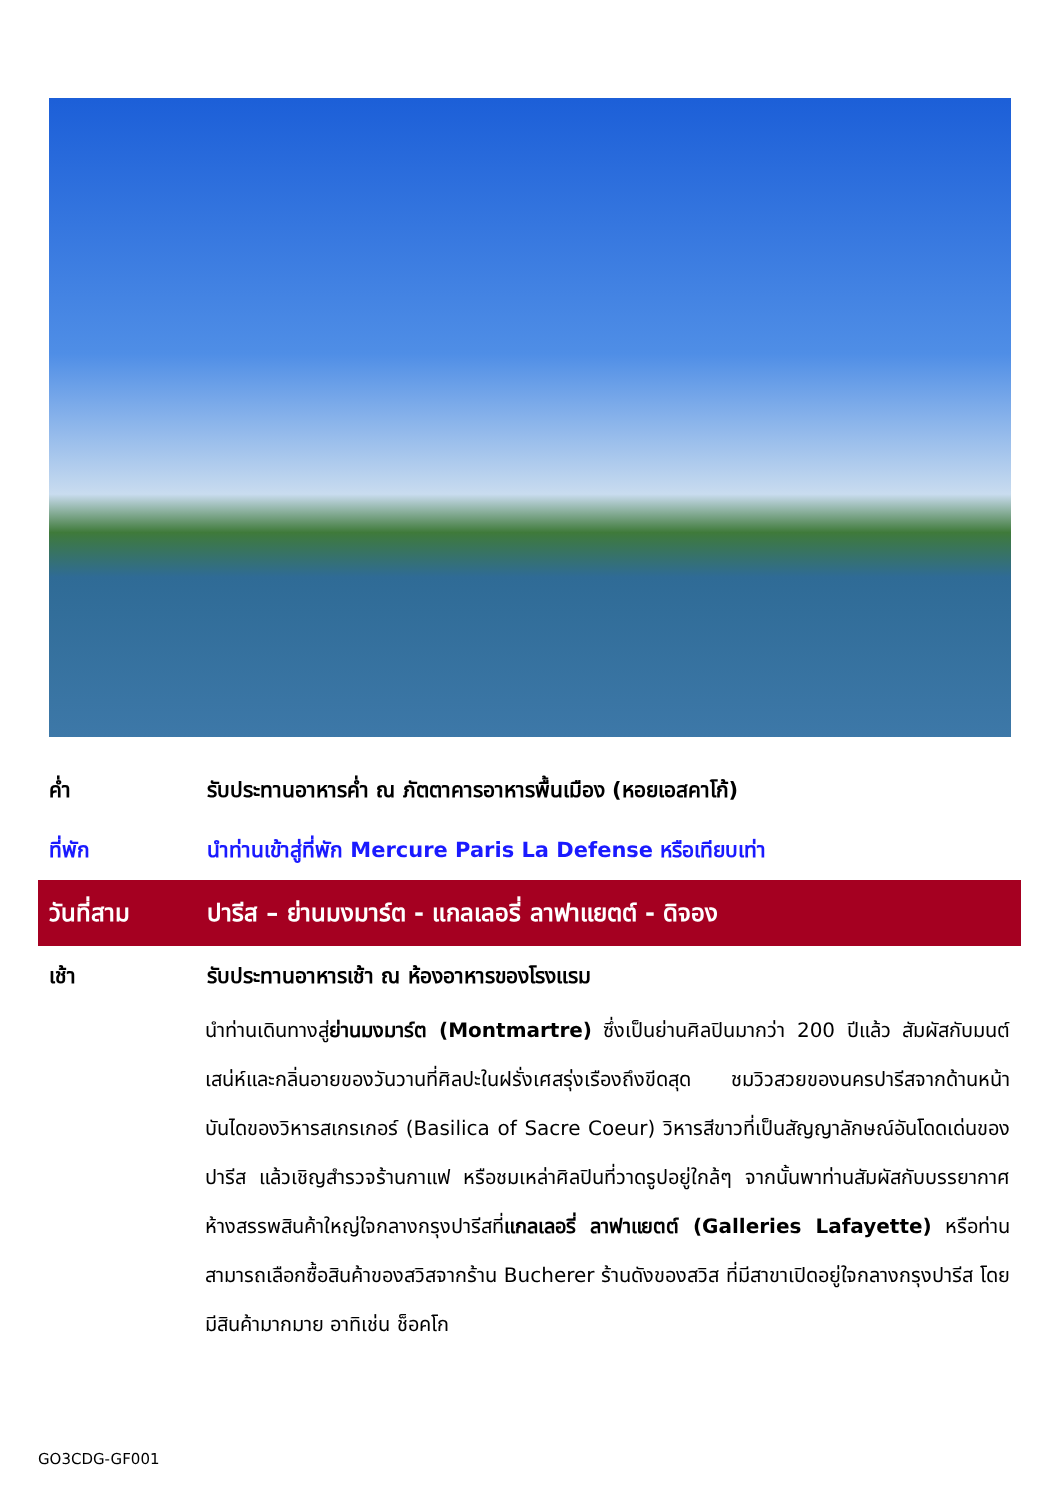ค่ำ รับประทานอาหารค่ำ ณ ภัตตาคารอาหารพื้นเมือง (หอยเอสคาโก้)
ที่พัก นำท่านเข้าสู่ที่พัก Mercure Paris La Defense หรือเทียบเท่า
วันที่สาม ปารีส – ย่านมงมาร์ต - แกลเลอรี่ ลาฟาแยตต์ - ดิจอง
เช้า รับประทานอาหารเช้า ณ ห้องอาหารของโรงแรม
นำท่านเดินทางสู่ย่านมงมาร์ต (Montmartre) ซึ่งเป็นย่านศิลปินมากว่า 200 ปีแล้ว สัมผัสกับมนต์เสน่ห์และกลิ่นอายของวันวานที่ศิลปะในฝรั่งเศสรุ่งเรืองถึงขีดสุด ชมวิวสวยของนครปารีสจากด้านหน้าบันไดของวิหารสเกรเกอร์ (Basilica of Sacre Coeur) วิหารสีขาวที่เป็นสัญญาลักษณ์อันโดดเด่นของปารีส แล้วเชิญสำรวจร้านกาแฟ หรือชมเหล่าศิลปินที่วาดรูปอยู่ใกล้ๆ จากนั้นพาท่านสัมผัสกับบรรยากาศห้างสรรพสินค้าใหญ่ใจกลางกรุงปารีสที่แกลเลอรี่ ลาฟาแยตต์ (Galleries Lafayette) หรือท่านสามารถเลือกซื้อสินค้าของสวิสจากร้าน Bucherer ร้านดังของสวิส ที่มีสาขาเปิดอยู่ใจกลางกรุงปารีส โดยมีสินค้ามากมาย อาทิเช่น ช็อคโก
GO3CDG-GF001